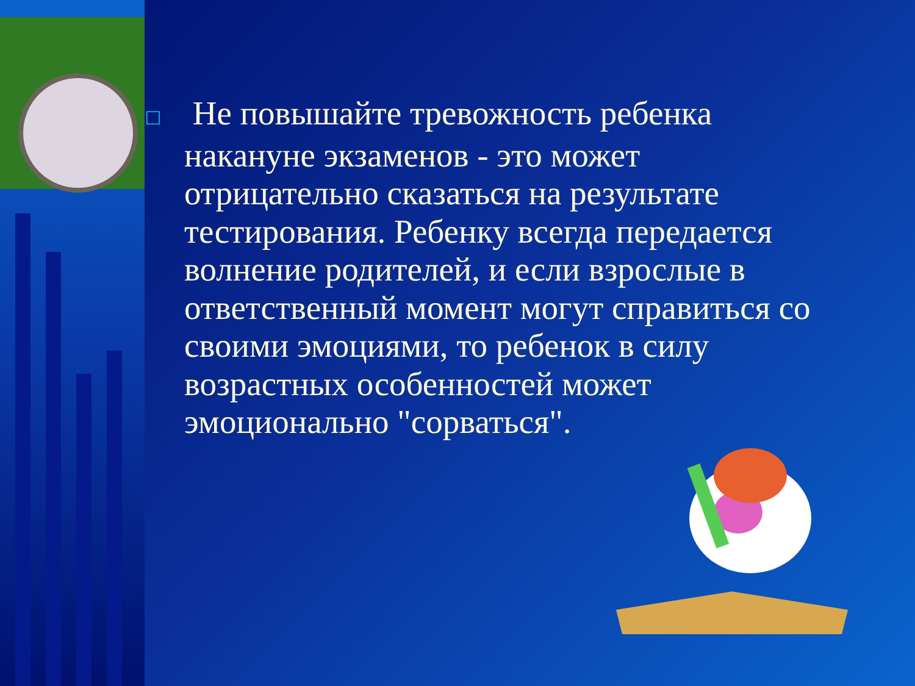□ Не повышайте тревожность ребенка накануне экзаменов - это может отрицательно сказаться на результате тестирования. Ребенку всегда передается волнение родителей, и если взрослые в ответственный момент могут справиться со своими эмоциями, то ребенок в силу возрастных особенностей может эмоционально "сорваться".